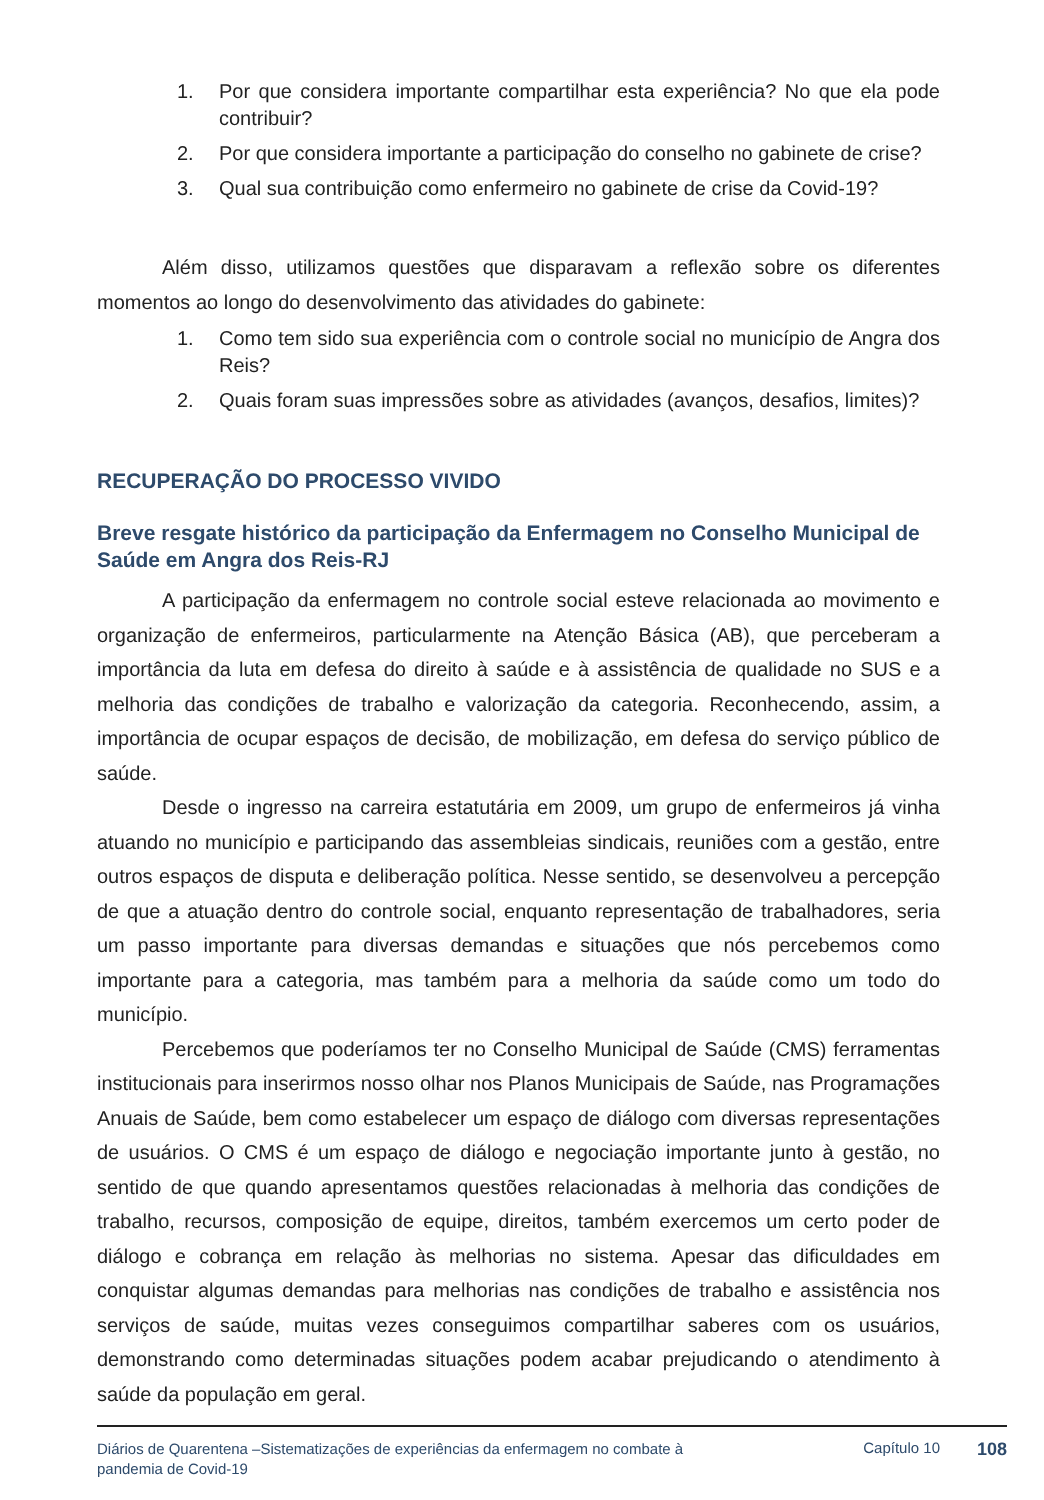1. Por que considera importante compartilhar esta experiência? No que ela pode contribuir?
2. Por que considera importante a participação do conselho no gabinete de crise?
3. Qual sua contribuição como enfermeiro no gabinete de crise da Covid-19?
Além disso, utilizamos questões que disparavam a reflexão sobre os diferentes momentos ao longo do desenvolvimento das atividades do gabinete:
1. Como tem sido sua experiência com o controle social no município de Angra dos Reis?
2. Quais foram suas impressões sobre as atividades (avanços, desafios, limites)?
RECUPERAÇÃO DO PROCESSO VIVIDO
Breve resgate histórico da participação da Enfermagem no Conselho Municipal de Saúde em Angra dos Reis-RJ
A participação da enfermagem no controle social esteve relacionada ao movimento e organização de enfermeiros, particularmente na Atenção Básica (AB), que perceberam a importância da luta em defesa do direito à saúde e à assistência de qualidade no SUS e a melhoria das condições de trabalho e valorização da categoria. Reconhecendo, assim, a importância de ocupar espaços de decisão, de mobilização, em defesa do serviço público de saúde.
Desde o ingresso na carreira estatutária em 2009, um grupo de enfermeiros já vinha atuando no município e participando das assembleias sindicais, reuniões com a gestão, entre outros espaços de disputa e deliberação política. Nesse sentido, se desenvolveu a percepção de que a atuação dentro do controle social, enquanto representação de trabalhadores, seria um passo importante para diversas demandas e situações que nós percebemos como importante para a categoria, mas também para a melhoria da saúde como um todo do município.
Percebemos que poderíamos ter no Conselho Municipal de Saúde (CMS) ferramentas institucionais para inserirmos nosso olhar nos Planos Municipais de Saúde, nas Programações Anuais de Saúde, bem como estabelecer um espaço de diálogo com diversas representações de usuários. O CMS é um espaço de diálogo e negociação importante junto à gestão, no sentido de que quando apresentamos questões relacionadas à melhoria das condições de trabalho, recursos, composição de equipe, direitos, também exercemos um certo poder de diálogo e cobrança em relação às melhorias no sistema. Apesar das dificuldades em conquistar algumas demandas para melhorias nas condições de trabalho e assistência nos serviços de saúde, muitas vezes conseguimos compartilhar saberes com os usuários, demonstrando como determinadas situações podem acabar prejudicando o atendimento à saúde da população em geral.
Diários de Quarentena –Sistematizações de experiências da enfermagem no combate à pandemia de Covid-19
Capítulo 10
108